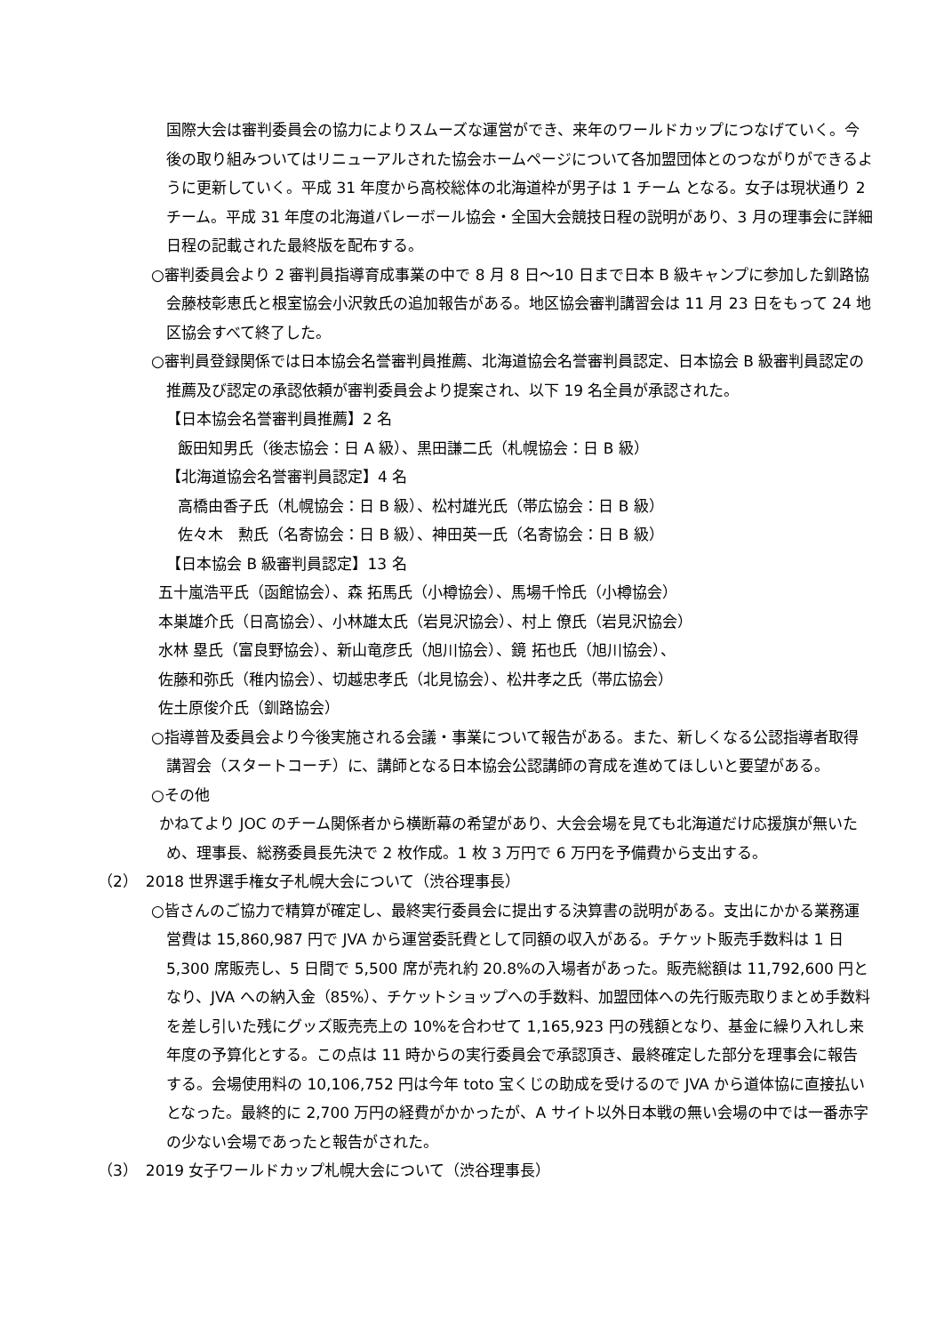国際大会は審判委員会の協力によりスムーズな運営ができ、来年のワールドカップにつなげていく。今後の取り組みついてはリニューアルされた協会ホームページについて各加盟団体とのつながりができるように更新していく。平成 31 年度から高校総体の北海道枠が男子は 1 チーム となる。女子は現状通り 2 チーム。平成 31 年度の北海道バレーボール協会・全国大会競技日程の説明があり、3 月の理事会に詳細日程の記載された最終版を配布する。
○審判委員会より 2 審判員指導育成事業の中で 8 月 8 日～10 日まで日本 B 級キャンプに参加した釧路協会藤枝彰恵氏と根室協会小沢敦氏の追加報告がある。地区協会審判講習会は 11 月 23 日をもって 24 地区協会すべて終了した。
○審判員登録関係では日本協会名誉審判員推薦、北海道協会名誉審判員認定、日本協会 B 級審判員認定の推薦及び認定の承認依頼が審判委員会より提案され、以下 19 名全員が承認された。
【日本協会名誉審判員推薦】2 名
飯田知男氏（後志協会：日 A 級）、黒田謙二氏（札幌協会：日 B 級）
【北海道協会名誉審判員認定】4 名
高橋由香子氏（札幌協会：日 B 級）、松村雄光氏（帯広協会：日 B 級）
佐々木　勲氏（名寄協会：日 B 級）、神田英一氏（名寄協会：日 B 級）
【日本協会 B 級審判員認定】13 名
五十嵐浩平氏（函館協会）、森 拓馬氏（小樽協会）、馬場千怜氏（小樽協会）
本巣雄介氏（日高協会）、小林雄太氏（岩見沢協会）、村上 僚氏（岩見沢協会）
水林 塁氏（富良野協会）、新山竜彦氏（旭川協会）、鏡 拓也氏（旭川協会）、
佐藤和弥氏（稚内協会）、切越忠孝氏（北見協会）、松井孝之氏（帯広協会）
佐土原俊介氏（釧路協会）
○指導普及委員会より今後実施される会議・事業について報告がある。また、新しくなる公認指導者取得講習会（スタートコーチ）に、講師となる日本協会公認講師の育成を進めてほしいと要望がある。
○その他
かねてより JOC のチーム関係者から横断幕の希望があり、大会会場を見ても北海道だけ応援旗が無いため、理事長、総務委員長先決で 2 枚作成。1 枚 3 万円で 6 万円を予備費から支出する。
（2）　2018 世界選手権女子札幌大会について（渋谷理事長）
○皆さんのご協力で精算が確定し、最終実行委員会に提出する決算書の説明がある。支出にかかる業務運営費は 15,860,987 円で JVA から運営委託費として同額の収入がある。チケット販売手数料は 1 日 5,300 席販売し、5 日間で 5,500 席が売れ約 20.8%の入場者があった。販売総額は 11,792,600 円となり、JVA への納入金（85%）、チケットショップへの手数料、加盟団体への先行販売取りまとめ手数料を差し引いた残にグッズ販売売上の 10%を合わせて 1,165,923 円の残額となり、基金に繰り入れし来年度の予算化とする。この点は 11 時からの実行委員会で承認頂き、最終確定した部分を理事会に報告する。会場使用料の 10,106,752 円は今年 toto 宝くじの助成を受けるので JVA から道体協に直接払いとなった。最終的に 2,700 万円の経費がかかったが、A サイト以外日本戦の無い会場の中では一番赤字の少ない会場であったと報告がされた。
（3）　2019 女子ワールドカップ札幌大会について（渋谷理事長）